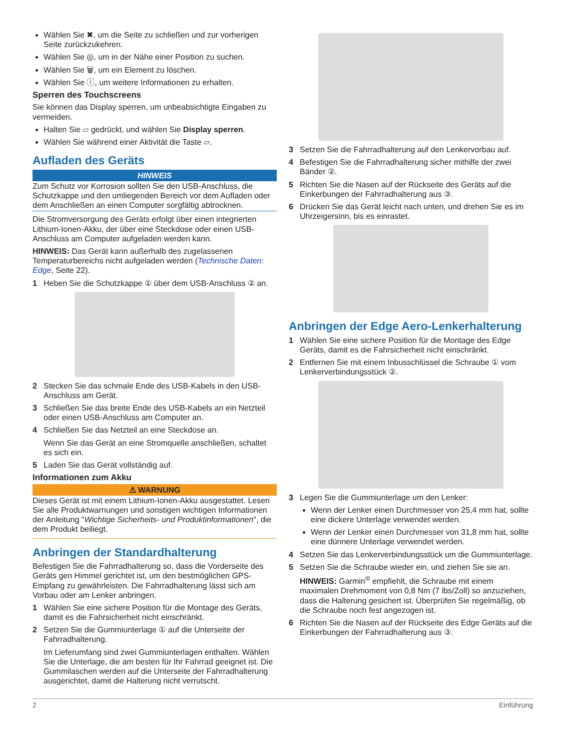Wählen Sie ✖, um die Seite zu schließen und zur vorherigen Seite zurückzukehren.
Wählen Sie ◎, um in der Nähe einer Position zu suchen.
Wählen Sie 🗑, um ein Element zu löschen.
Wählen Sie ⓘ, um weitere Informationen zu erhalten.
Sperren des Touchscreens
Sie können das Display sperren, um unbeabsichtigte Eingaben zu vermeiden.
Halten Sie ▱ gedrückt, und wählen Sie Display sperren.
Wählen Sie während einer Aktivität die Taste ▱.
Aufladen des Geräts
HINWEIS
Zum Schutz vor Korrosion sollten Sie den USB-Anschluss, die Schutzkappe und den umliegenden Bereich vor dem Aufladen oder dem Anschließen an einen Computer sorgfältig abtrocknen.
Die Stromversorgung des Geräts erfolgt über einen integrierten Lithium-Ionen-Akku, der über eine Steckdose oder einen USB-Anschluss am Computer aufgeladen werden kann.
HINWEIS: Das Gerät kann außerhalb des zugelassenen Temperaturbereichs nicht aufgeladen werden (Technische Daten: Edge, Seite 22).
1 Heben Sie die Schutzkappe ① über dem USB-Anschluss ② an.
2 Stecken Sie das schmale Ende des USB-Kabels in den USB-Anschluss am Gerät.
3 Schließen Sie das breite Ende des USB-Kabels an ein Netzteil oder einen USB-Anschluss am Computer an.
4 Schließen Sie das Netzteil an eine Steckdose an.
Wenn Sie das Gerät an eine Stromquelle anschließen, schaltet es sich ein.
5 Laden Sie das Gerät vollständig auf.
Informationen zum Akku
⚠ WARNUNG
Dieses Gerät ist mit einem Lithium-Ionen-Akku ausgestattet. Lesen Sie alle Produktwarnungen und sonstigen wichtigen Informationen der Anleitung "Wichtige Sicherheits- und Produktinformationen", die dem Produkt beiliegt.
Anbringen der Standardhalterung
Befestigen Sie die Fahrradhalterung so, dass die Vorderseite des Geräts gen Himmel gerichtet ist, um den bestmöglichen GPS-Empfang zu gewährleisten. Die Fahrradhalterung lässt sich am Vorbau oder am Lenker anbringen.
1 Wählen Sie eine sichere Position für die Montage des Geräts, damit es die Fahrsicherheit nicht einschränkt.
2 Setzen Sie die Gummiunterlage ① auf die Unterseite der Fahrradhalterung.
Im Lieferumfang sind zwei Gummiunterlagen enthalten. Wählen Sie die Unterlage, die am besten für Ihr Fahrrad geeignet ist. Die Gummilaschen werden auf die Unterseite der Fahrradhalterung ausgerichtet, damit die Halterung nicht verrutscht.
3 Setzen Sie die Fahrradhalterung auf den Lenkervorbau auf.
4 Befestigen Sie die Fahrradhalterung sicher mithilfe der zwei Bänder ②.
5 Richten Sie die Nasen auf der Rückseite des Geräts auf die Einkerbungen der Fahrradhalterung aus ③.
6 Drücken Sie das Gerät leicht nach unten, und drehen Sie es im Uhrzeigersinn, bis es einrastet.
Anbringen der Edge Aero-Lenkerhalterung
1 Wählen Sie eine sichere Position für die Montage des Edge Geräts, damit es die Fahrsicherheit nicht einschränkt.
2 Entfernen Sie mit einem Inbusschlüssel die Schraube ① vom Lenkerverbindungsstück ②.
3 Legen Sie die Gummiunterlage um den Lenker:
Wenn der Lenker einen Durchmesser von 25,4 mm hat, sollte eine dickere Unterlage verwendet werden.
Wenn der Lenker einen Durchmesser von 31,8 mm hat, sollte eine dünnere Unterlage verwendet werden.
4 Setzen Sie das Lenkerverbindungsstück um die Gummiunterlage.
5 Setzen Sie die Schraube wieder ein, und ziehen Sie sie an.
HINWEIS: Garmin<sup>®</sup> empfiehlt, die Schraube mit einem maximalen Drehmoment von 0,8 Nm (7 lbs/Zoll) so anzuziehen, dass die Halterung gesichert ist. Überprüfen Sie regelmäßig, ob die Schraube noch fest angezogen ist.
6 Richten Sie die Nasen auf der Rückseite des Edge Geräts auf die Einkerbungen der Fahrradhalterung aus ③.
2 Einführung